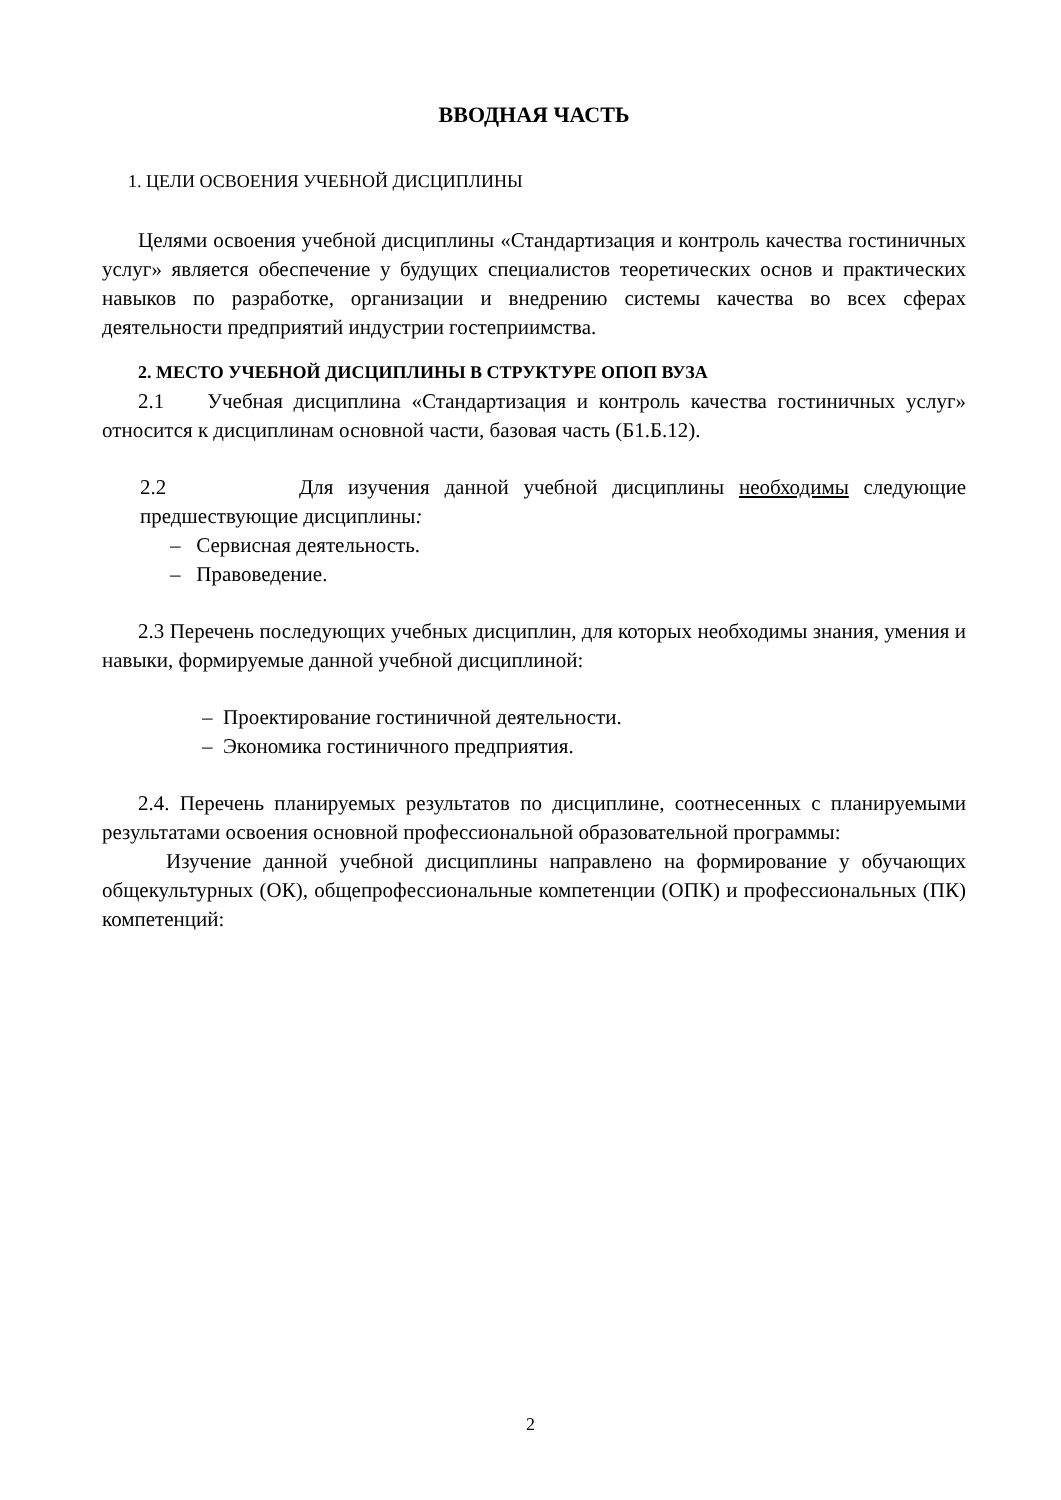ВВОДНАЯ ЧАСТЬ
1. ЦЕЛИ ОСВОЕНИЯ УЧЕБНОЙ ДИСЦИПЛИНЫ
Целями освоения учебной дисциплины «Стандартизация и контроль качества гостиничных услуг» является обеспечение у будущих специалистов теоретических основ и практических навыков по разработке, организации и внедрению системы качества во всех сферах деятельности предприятий индустрии гостеприимства.
2. МЕСТО УЧЕБНОЙ ДИСЦИПЛИНЫ В СТРУКТУРЕ ОПОП ВУЗА
2.1 Учебная дисциплина «Стандартизация и контроль качества гостиничных услуг» относится к дисциплинам основной части, базовая часть (Б1.Б.12).
2.2 Для изучения данной учебной дисциплины необходимы следующие предшествующие дисциплины:
– Сервисная деятельность.
– Правоведение.
2.3 Перечень последующих учебных дисциплин, для которых необходимы знания, умения и навыки, формируемые данной учебной дисциплиной:
– Проектирование гостиничной деятельности.
– Экономика гостиничного предприятия.
2.4. Перечень планируемых результатов по дисциплине, соотнесенных с планируемыми результатами освоения основной профессиональной образовательной программы:
Изучение данной учебной дисциплины направлено на формирование у обучающих общекультурных (ОК), общепрофессиональные компетенции (ОПК) и профессиональных (ПК) компетенций:
2